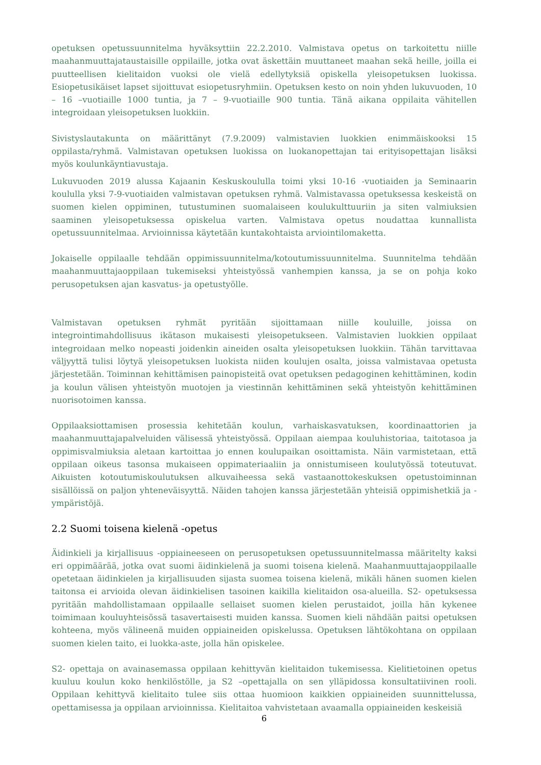opetuksen opetussuunnitelma hyväksyttiin 22.2.2010. Valmistava opetus on tarkoitettu niille maahanmuuttajataustaisille oppilaille, jotka ovat äskettäin muuttaneet maahan sekä heille, joilla ei puutteellisen kielitaidon vuoksi ole vielä edellytyksiä opiskella yleisopetuksen luokissa. Esiopetusikäiset lapset sijoittuvat esiopetusryhmiin. Opetuksen kesto on noin yhden lukuvuoden, 10 – 16 –vuotiaille 1000 tuntia, ja 7 – 9-vuotiaille 900 tuntia. Tänä aikana oppilaita vähitellen integroidaan yleisopetuksen luokkiin.
Sivistyslautakunta on määrittänyt (7.9.2009) valmistavien luokkien enimmäiskooksi 15 oppilasta/ryhmä. Valmistavan opetuksen luokissa on luokanopettajan tai erityisopettajan lisäksi myös koulunkäyntiavustaja.
Lukuvuoden 2019 alussa Kajaanin Keskuskoululla toimi yksi 10-16 -vuotiaiden ja Seminaarin koululla yksi 7-9-vuotiaiden valmistavan opetuksen ryhmä. Valmistavassa opetuksessa keskeistä on suomen kielen oppiminen, tutustuminen suomalaiseen koulukulttuuriin ja siten valmiuksien saaminen yleisopetuksessa opiskelua varten. Valmistava opetus noudattaa kunnallista opetussuunnitelmaa. Arvioinnissa käytetään kuntakohtaista arviointilomaketta.
Jokaiselle oppilaalle tehdään oppimissuunnitelma/kotoutumissuunnitelma. Suunnitelma tehdään maahanmuuttajaoppilaan tukemiseksi yhteistyössä vanhempien kanssa, ja se on pohja koko perusopetuksen ajan kasvatus- ja opetustyölle.
Valmistavan opetuksen ryhmät pyritään sijoittamaan niille kouluille, joissa on integrointimahdollisuus ikätason mukaisesti yleisopetukseen. Valmistavien luokkien oppilaat integroidaan melko nopeasti joidenkin aineiden osalta yleisopetuksen luokkiin. Tähän tarvittavaa väljyyttä tulisi löytyä yleisopetuksen luokista niiden koulujen osalta, joissa valmistavaa opetusta järjestetään. Toiminnan kehittämisen painopisteitä ovat opetuksen pedagoginen kehittäminen, kodin ja koulun välisen yhteistyön muotojen ja viestinnän kehittäminen sekä yhteistyön kehittäminen nuorisotoimen kanssa.
Oppilaaksiottamisen prosessia kehitetään koulun, varhaiskasvatuksen, koordinaattorien ja maahanmuuttajapalveluiden välisessä yhteistyössä. Oppilaan aiempaa kouluhistoriaa, taitotasoa ja oppimisvalmiuksia aletaan kartoittaa jo ennen koulupaikan osoittamista. Näin varmistetaan, että oppilaan oikeus tasonsa mukaiseen oppimateriaaliin ja onnistumiseen koulutyössä toteutuvat. Aikuisten kotoutumiskoulutuksen alkuvaiheessa sekä vastaanottokeskuksen opetustoiminnan sisällöissä on paljon yhteneväisyyttä. Näiden tahojen kanssa järjestetään yhteisiä oppimishetkiä ja -ympäristöjä.
2.2 Suomi toisena kielenä -opetus
Äidinkieli ja kirjallisuus -oppiaineeseen on perusopetuksen opetussuunnitelmassa määritelty kaksi eri oppimäärää, jotka ovat suomi äidinkielenä ja suomi toisena kielenä. Maahanmuuttajaoppilaalle opetetaan äidinkielen ja kirjallisuuden sijasta suomea toisena kielenä, mikäli hänen suomen kielen taitonsa ei arvioida olevan äidinkielisen tasoinen kaikilla kielitaidon osa-alueilla. S2- opetuksessa pyritään mahdollistamaan oppilaalle sellaiset suomen kielen perustaidot, joilla hän kykenee toimimaan kouluyhteisössä tasavertaisesti muiden kanssa. Suomen kieli nähdään paitsi opetuksen kohteena, myös välineenä muiden oppiaineiden opiskelussa. Opetuksen lähtökohtana on oppilaan suomen kielen taito, ei luokka-aste, jolla hän opiskelee.
S2- opettaja on avainasemassa oppilaan kehittyvän kielitaidon tukemisessa. Kielitietoinen opetus kuuluu koulun koko henkilöstölle, ja S2 –opettajalla on sen ylläpidossa konsultatiivinen rooli. Oppilaan kehittyvä kielitaito tulee siis ottaa huomioon kaikkien oppiaineiden suunnittelussa, opettamisessa ja oppilaan arvioinnissa. Kielitaitoa vahvistetaan avaamalla oppiaineiden keskeisiä
6